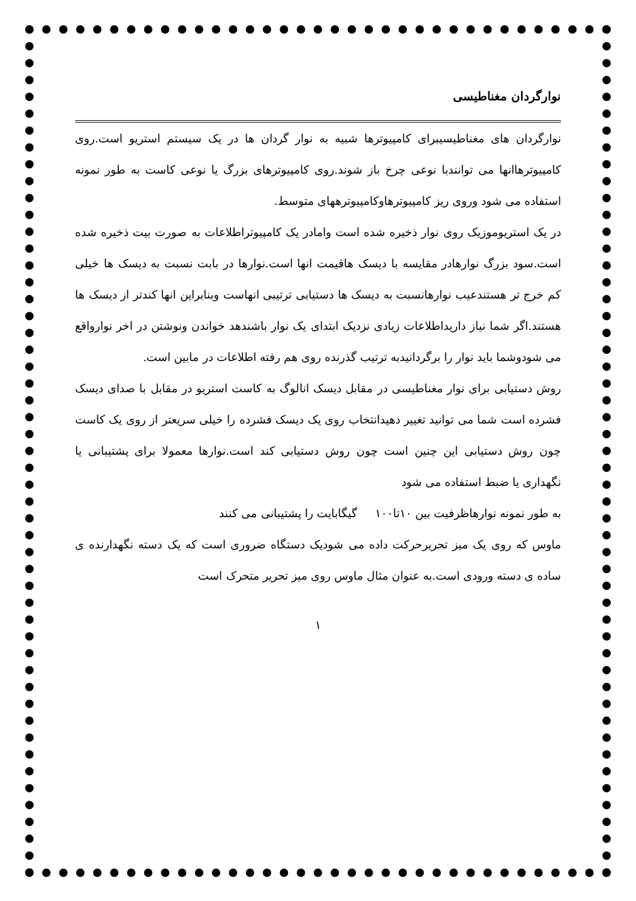نوارگردان مغناطیسی
نوارگردان های مغناطیسیبرای کامپیوترها شبیه به نوار گردان ها در یک سیستم استریو است.روی کامپیوترهاانها می توانندبا نوعی چرخ باز شوند.روی کامپیوترهای بزرگ یا نوعی کاست به طور نمونه استفاده می شود وروی ریز کامپیوترهاوکامپیوترههای متوسط.
در یک استریوموزیک روی نوار ذخیره شده است وامادر یک کامپیوتراطلاعات به صورت بیت ذخیره شده است.سود بزرگ نوارهادر مقایسه با دیسک هاقیمت انها است.نوارها در بابت نسبت به دیسک ها خیلی کم خرج تر هستندعیب نوارهانسبت به دیسک ها دستیابی ترتیبی انهاست وبنابراین انها کندتر از دیسک ها هستند.اگر شما نیاز داریداطلاعات زیادی نزدیک ابتدای یک نوار باشندهد خواندن ونوشتن در اخر نوارواقع می شودوشما باید نوار را برگردانیدبه ترتیب گذرنده روی هم رفته اطلاعات در مابین است.
روش دستیابی برای نوار مغناطیسی در مقابل دیسک انالوگ به کاست استریو در مقابل با صدای دیسک فشرده است شما می توانید تغییر دهیدانتخاب روی یک دیسک فشرده را خیلی سریعتر از روی یک کاست چون روش دستیابی این چنین است چون روش دستیابی کند است.نوارها معمولا برای پشتیبانی یا نگهداری یا ضبط استفاده می شود
به طور نمونه نوارهاظرفیت بین ۱۰تا۱۰۰ گیگابایت را پشتیبانی می کنند
ماوس که روی یک میز تحریرحرکت داده می شودیک دستگاه ضروری است که یک دسته نگهدارنده ی ساده ی دسته ورودی است.به عنوان مثال ماوس روی میز تحریر متحرک است
۱